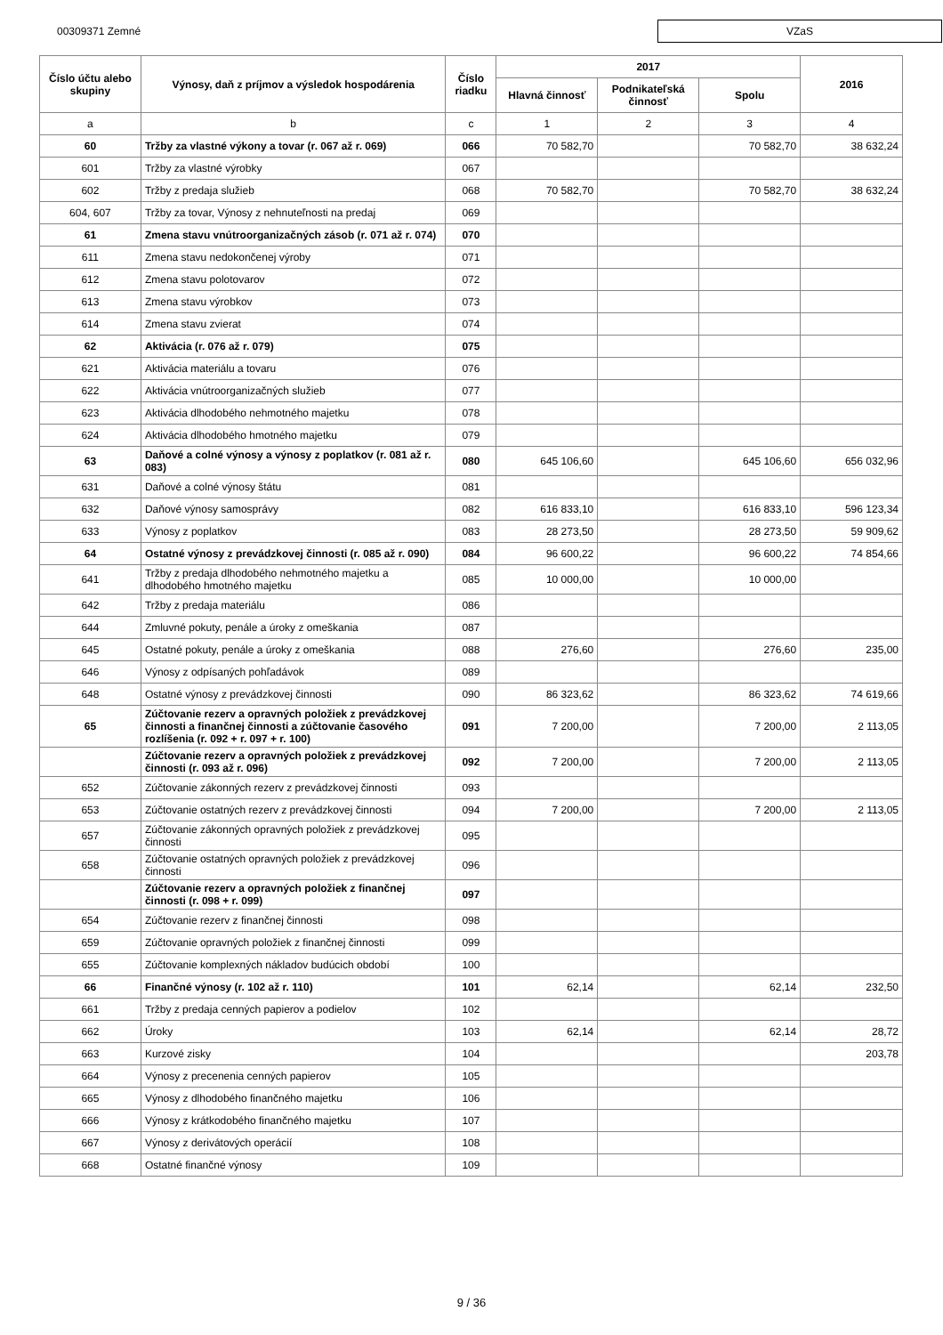00309371 Zemné
VZaS
| Číslo účtu alebo skupiny | Výnosy, daň z príjmov a výsledok hospodárenia | Číslo riadku | 2017 | | | 2016 |
| --- | --- | --- | --- | --- | --- | --- |
| | | | Hlavná činnosť | Podnikateľská činnosť | Spolu | |
| a | b | c | 1 | 2 | 3 | 4 |
| 60 | Tržby za vlastné výkony a tovar (r. 067 až r. 069) | 066 | 70 582,70 | | 70 582,70 | 38 632,24 |
| 601 | Tržby za vlastné výrobky | 067 | | | | |
| 602 | Tržby z predaja služieb | 068 | 70 582,70 | | 70 582,70 | 38 632,24 |
| 604, 607 | Tržby za tovar, Výnosy z nehnuteľnosti na predaj | 069 | | | | |
| 61 | Zmena stavu vnútroorganizačných zásob (r. 071 až r. 074) | 070 | | | | |
| 611 | Zmena stavu nedokončenej výroby | 071 | | | | |
| 612 | Zmena stavu polotovarov | 072 | | | | |
| 613 | Zmena stavu výrobkov | 073 | | | | |
| 614 | Zmena stavu zvierat | 074 | | | | |
| 62 | Aktivácia (r. 076 až r. 079) | 075 | | | | |
| 621 | Aktivácia materiálu a tovaru | 076 | | | | |
| 622 | Aktivácia vnútroorganizačných služieb | 077 | | | | |
| 623 | Aktivácia dlhodobého nehmotného majetku | 078 | | | | |
| 624 | Aktivácia dlhodobého hmotného majetku | 079 | | | | |
| 63 | Daňové a colné výnosy a výnosy z poplatkov (r. 081 až r. 083) | 080 | 645 106,60 | | 645 106,60 | 656 032,96 |
| 631 | Daňové a colné výnosy štátu | 081 | | | | |
| 632 | Daňové výnosy samosprávy | 082 | 616 833,10 | | 616 833,10 | 596 123,34 |
| 633 | Výnosy z poplatkov | 083 | 28 273,50 | | 28 273,50 | 59 909,62 |
| 64 | Ostatné výnosy z prevádzkovej činnosti (r. 085 až r. 090) | 084 | 96 600,22 | | 96 600,22 | 74 854,66 |
| 641 | Tržby z predaja dlhodobého nehmotného majetku a dlhodobého hmotného majetku | 085 | 10 000,00 | | 10 000,00 | |
| 642 | Tržby z predaja materiálu | 086 | | | | |
| 644 | Zmluvné pokuty, penále a úroky z omeškania | 087 | | | | |
| 645 | Ostatné pokuty, penále a úroky z omeškania | 088 | 276,60 | | 276,60 | 235,00 |
| 646 | Výnosy z odpísaných pohľadávok | 089 | | | | |
| 648 | Ostatné výnosy z prevádzkovej činnosti | 090 | 86 323,62 | | 86 323,62 | 74 619,66 |
| 65 | Zúčtovanie rezerv a opravných položiek z prevádzkovej činnosti a finančnej činnosti a zúčtovanie časového rozlíšenia (r. 092 + r. 097 + r. 100) | 091 | 7 200,00 | | 7 200,00 | 2 113,05 |
| | Zúčtovanie rezerv a opravných položiek z prevádzkovej činnosti (r. 093 až r. 096) | 092 | 7 200,00 | | 7 200,00 | 2 113,05 |
| 652 | Zúčtovanie zákonných rezerv z prevádzkovej činnosti | 093 | | | | |
| 653 | Zúčtovanie ostatných rezerv z prevádzkovej činnosti | 094 | 7 200,00 | | 7 200,00 | 2 113,05 |
| 657 | Zúčtovanie zákonných opravných položiek z prevádzkovej činnosti | 095 | | | | |
| 658 | Zúčtovanie ostatných opravných položiek z prevádzkovej činnosti | 096 | | | | |
| | Zúčtovanie rezerv a opravných položiek z finančnej činnosti (r. 098 + r. 099) | 097 | | | | |
| 654 | Zúčtovanie rezerv z finančnej činnosti | 098 | | | | |
| 659 | Zúčtovanie opravných položiek z finančnej činnosti | 099 | | | | |
| 655 | Zúčtovanie komplexných nákladov budúcich období | 100 | | | | |
| 66 | Finančné výnosy (r. 102 až r. 110) | 101 | 62,14 | | 62,14 | 232,50 |
| 661 | Tržby z predaja cenných papierov a podielov | 102 | | | | |
| 662 | Úroky | 103 | 62,14 | | 62,14 | 28,72 |
| 663 | Kurzové zisky | 104 | | | | 203,78 |
| 664 | Výnosy z precenenia cenných papierov | 105 | | | | |
| 665 | Výnosy z dlhodobého finančného majetku | 106 | | | | |
| 666 | Výnosy z krátkodobého finančného majetku | 107 | | | | |
| 667 | Výnosy z derivátových operácií | 108 | | | | |
| 668 | Ostatné finančné výnosy | 109 | | | | |
9 / 36